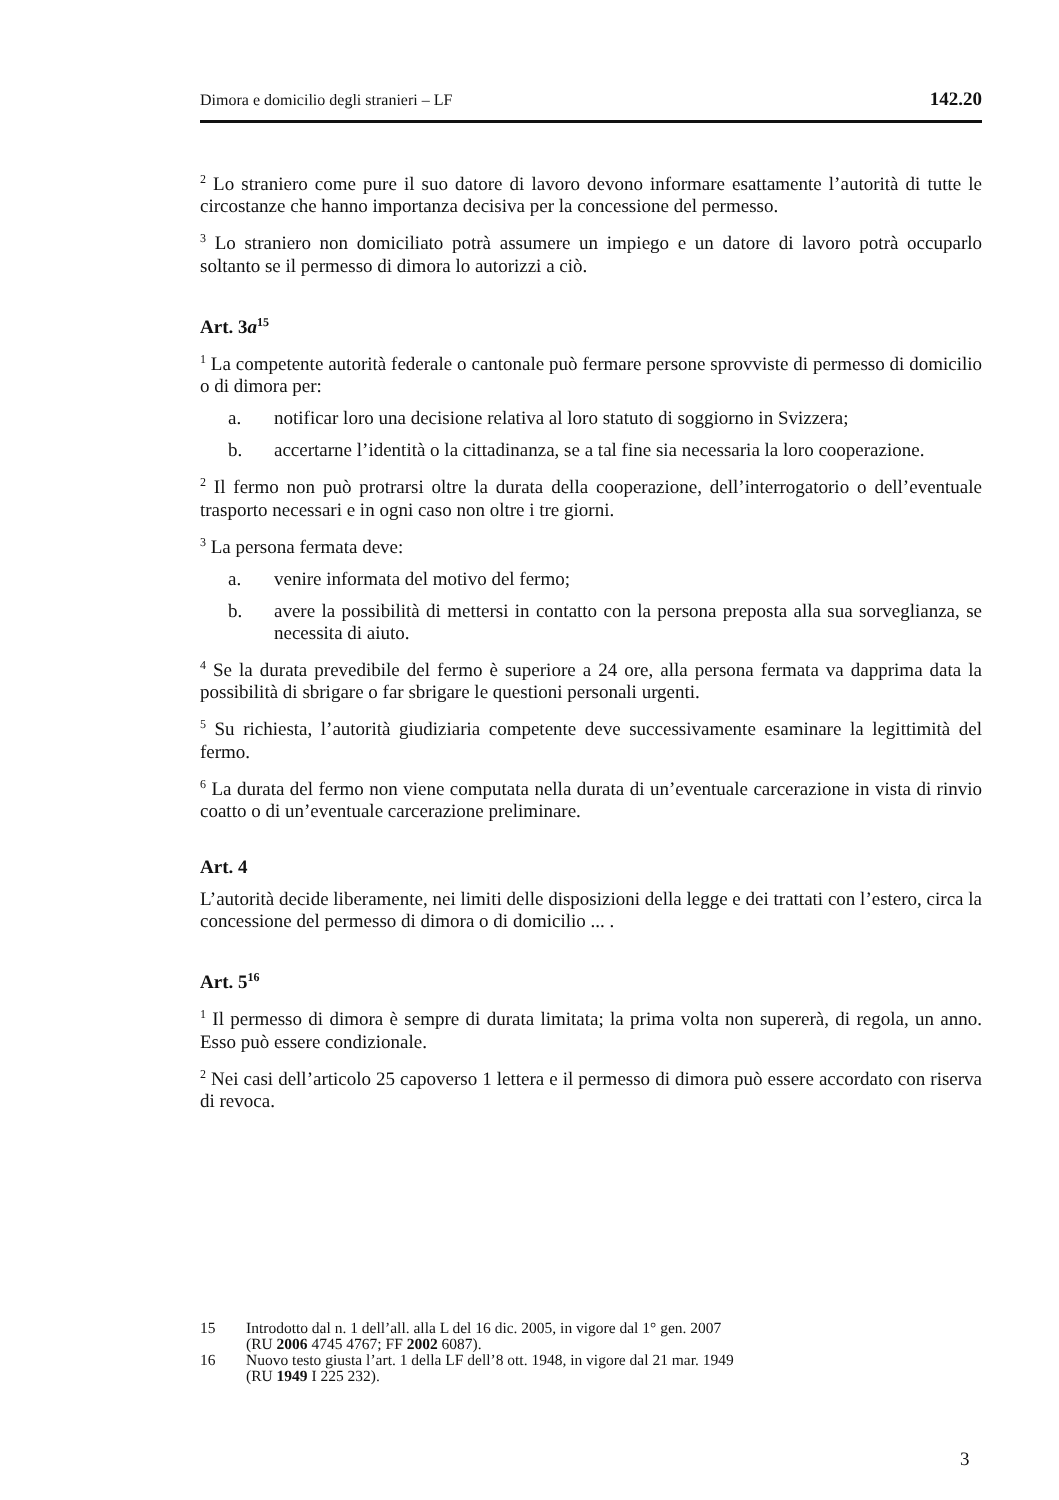Dimora e domicilio degli stranieri – LF 142.20
<sup>2</sup> Lo straniero come pure il suo datore di lavoro devono informare esattamente l’autorità di tutte le circostanze che hanno importanza decisiva per la concessione del permesso.
<sup>3</sup> Lo straniero non domiciliato potrà assumere un impiego e un datore di lavoro potrà occuparlo soltanto se il permesso di dimora lo autorizzi a ciò.
Art. 3a<sup>15</sup>
<sup>1</sup> La competente autorità federale o cantonale può fermare persone sprovviste di permesso di domicilio o di dimora per:
a. notificar loro una decisione relativa al loro statuto di soggiorno in Svizzera;
b. accertarne l’identità o la cittadinanza, se a tal fine sia necessaria la loro cooperazione.
<sup>2</sup> Il fermo non può protrarsi oltre la durata della cooperazione, dell’interrogatorio o dell’eventuale trasporto necessari e in ogni caso non oltre i tre giorni.
<sup>3</sup> La persona fermata deve:
a. venire informata del motivo del fermo;
b. avere la possibilità di mettersi in contatto con la persona preposta alla sua sorveglianza, se necessita di aiuto.
<sup>4</sup> Se la durata prevedibile del fermo è superiore a 24 ore, alla persona fermata va dapprima data la possibilità di sbrigare o far sbrigare le questioni personali urgenti.
<sup>5</sup> Su richiesta, l’autorità giudiziaria competente deve successivamente esaminare la legittimità del fermo.
<sup>6</sup> La durata del fermo non viene computata nella durata di un’eventuale carcerazione in vista di rinvio coatto o di un’eventuale carcerazione preliminare.
Art. 4
L’autorità decide liberamente, nei limiti delle disposizioni della legge e dei trattati con l’estero, circa la concessione del permesso di dimora o di domicilio ... .
Art. 5<sup>16</sup>
<sup>1</sup> Il permesso di dimora è sempre di durata limitata; la prima volta non supererà, di regola, un anno. Esso può essere condizionale.
<sup>2</sup> Nei casi dell’articolo 25 capoverso 1 lettera e il permesso di dimora può essere accordato con riserva di revoca.
15 Introdotto dal n. 1 dell’all. alla L del 16 dic. 2005, in vigore dal 1° gen. 2007
(RU 2006 4745 4767; FF 2002 6087).
16 Nuovo testo giusta l’art. 1 della LF dell’8 ott. 1948, in vigore dal 21 mar. 1949
(RU 1949 I 225 232).
3